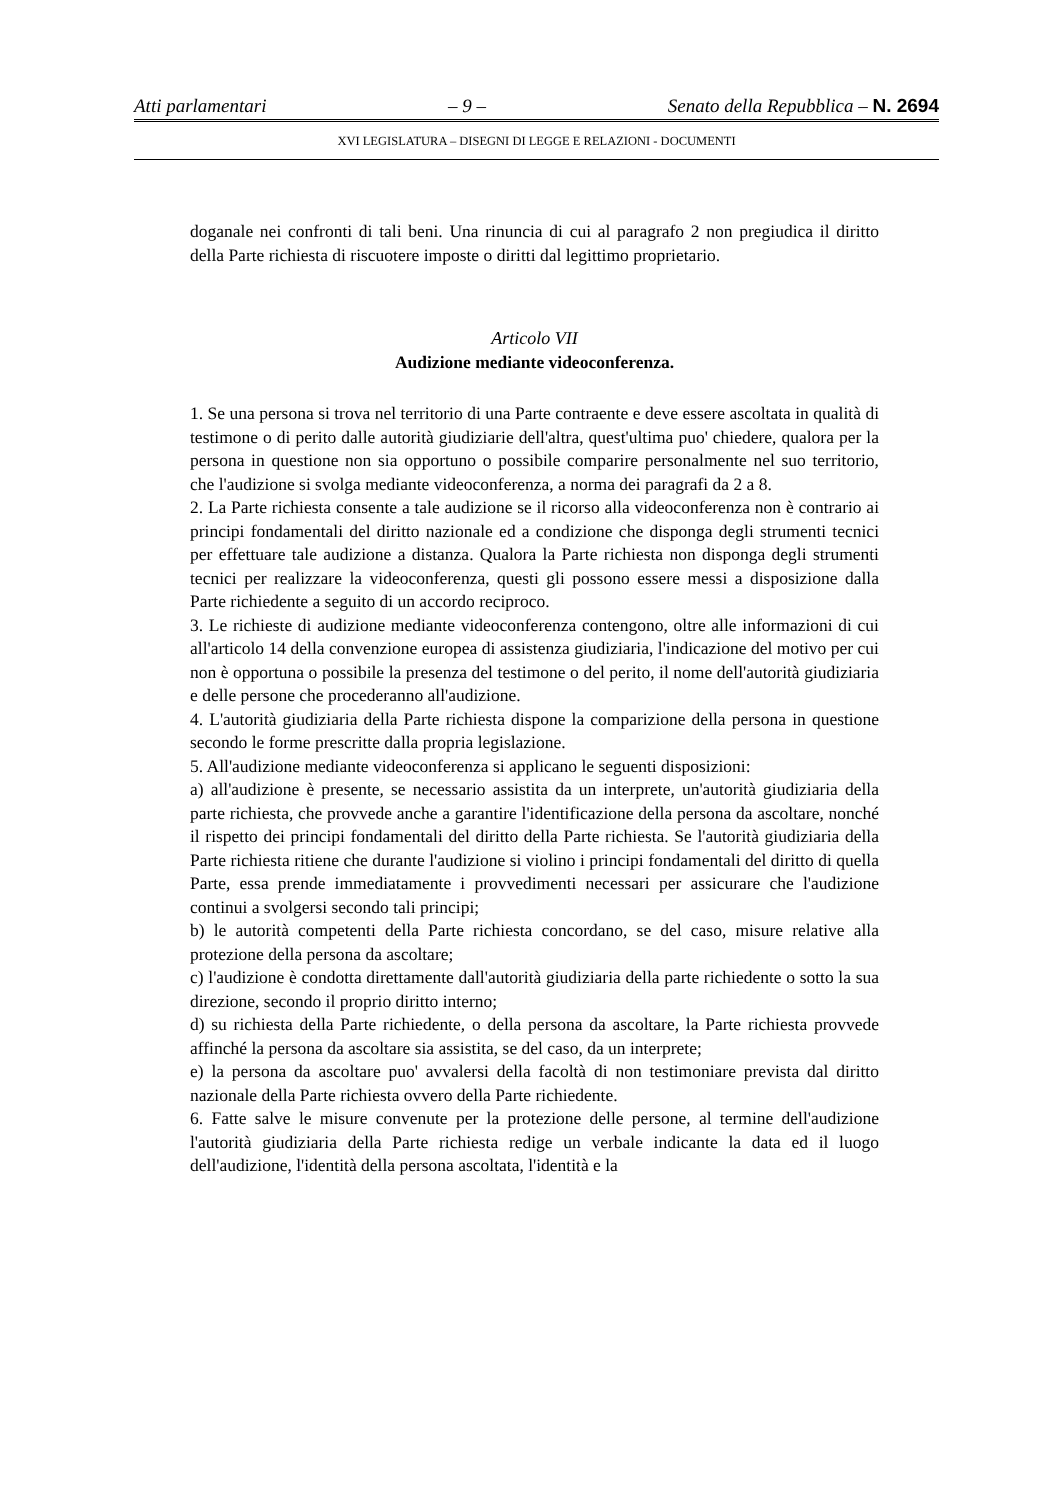Atti parlamentari – 9 – Senato della Repubblica – N. 2694
XVI LEGISLATURA – DISEGNI DI LEGGE E RELAZIONI - DOCUMENTI
doganale nei confronti di tali beni. Una rinuncia di cui al paragrafo 2 non pregiudica il diritto della Parte richiesta di riscuotere imposte o diritti dal legittimo proprietario.
Articolo VII
Audizione mediante videoconferenza.
1. Se una persona si trova nel territorio di una Parte contraente e deve essere ascoltata in qualità di testimone o di perito dalle autorità giudiziarie dell'altra, quest'ultima puo' chiedere, qualora per la persona in questione non sia opportuno o possibile comparire personalmente nel suo territorio, che l'audizione si svolga mediante videoconferenza, a norma dei paragrafi da 2 a 8.
2. La Parte richiesta consente a tale audizione se il ricorso alla videoconferenza non è contrario ai principi fondamentali del diritto nazionale ed a condizione che disponga degli strumenti tecnici per effettuare tale audizione a distanza. Qualora la Parte richiesta non disponga degli strumenti tecnici per realizzare la videoconferenza, questi gli possono essere messi a disposizione dalla Parte richiedente a seguito di un accordo reciproco.
3. Le richieste di audizione mediante videoconferenza contengono, oltre alle informazioni di cui all'articolo 14 della convenzione europea di assistenza giudiziaria, l'indicazione del motivo per cui non è opportuna o possibile la presenza del testimone o del perito, il nome dell'autorità giudiziaria e delle persone che procederanno all'audizione.
4. L'autorità giudiziaria della Parte richiesta dispone la comparizione della persona in questione secondo le forme prescritte dalla propria legislazione.
5. All'audizione mediante videoconferenza si applicano le seguenti disposizioni:
a) all'audizione è presente, se necessario assistita da un interprete, un'autorità giudiziaria della parte richiesta, che provvede anche a garantire l'identificazione della persona da ascoltare, nonché il rispetto dei principi fondamentali del diritto della Parte richiesta. Se l'autorità giudiziaria della Parte richiesta ritiene che durante l'audizione si violino i principi fondamentali del diritto di quella Parte, essa prende immediatamente i provvedimenti necessari per assicurare che l'audizione continui a svolgersi secondo tali principi;
b) le autorità competenti della Parte richiesta concordano, se del caso, misure relative alla protezione della persona da ascoltare;
c) l'audizione è condotta direttamente dall'autorità giudiziaria della parte richiedente o sotto la sua direzione, secondo il proprio diritto interno;
d) su richiesta della Parte richiedente, o della persona da ascoltare, la Parte richiesta provvede affinché la persona da ascoltare sia assistita, se del caso, da un interprete;
e) la persona da ascoltare puo' avvalersi della facoltà di non testimoniare prevista dal diritto nazionale della Parte richiesta ovvero della Parte richiedente.
6. Fatte salve le misure convenute per la protezione delle persone, al termine dell'audizione l'autorità giudiziaria della Parte richiesta redige un verbale indicante la data ed il luogo dell'audizione, l'identità della persona ascoltata, l'identità e la